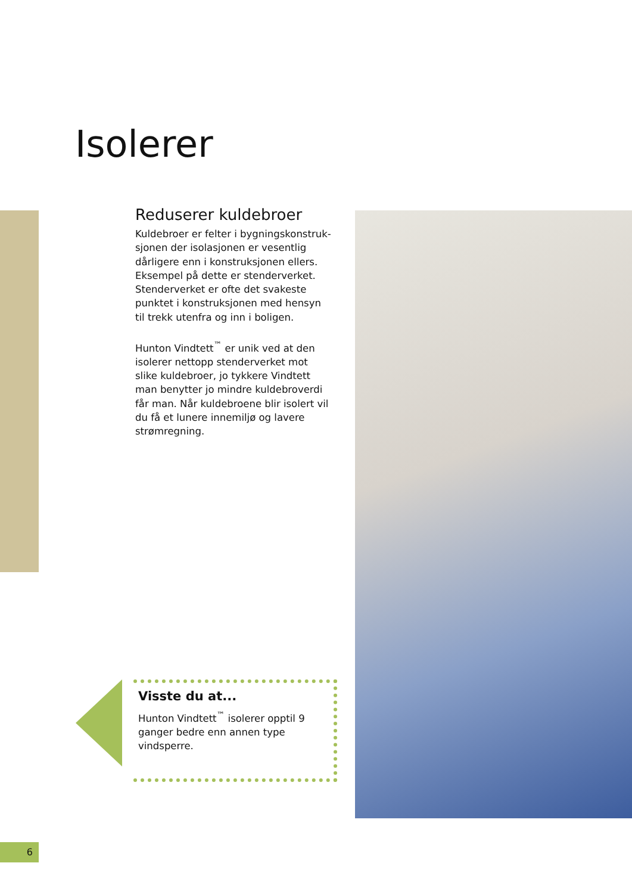Isolerer
Reduserer kuldebroer
Kuldebroer er felter i bygningskonstruk-sjonen der isolasjonen er vesentlig dårligere enn i konstruksjonen ellers. Eksempel på dette er stenderverket. Stenderverket er ofte det svakeste punktet i konstruksjonen med hensyn til trekk utenfra og inn i boligen.
Hunton Vindtett<sup>™</sup> er unik ved at den isolerer nettopp stenderverket mot slike kuldebroer, jo tykkere Vindtett man benytter jo mindre kuldebroverdi får man. Når kuldebroene blir isolert vil du få et lunere innemiljø og lavere strømregning.
Visste du at...
Hunton Vindtett<sup>™</sup> isolerer opptil 9 ganger bedre enn annen type vindsperre.
6